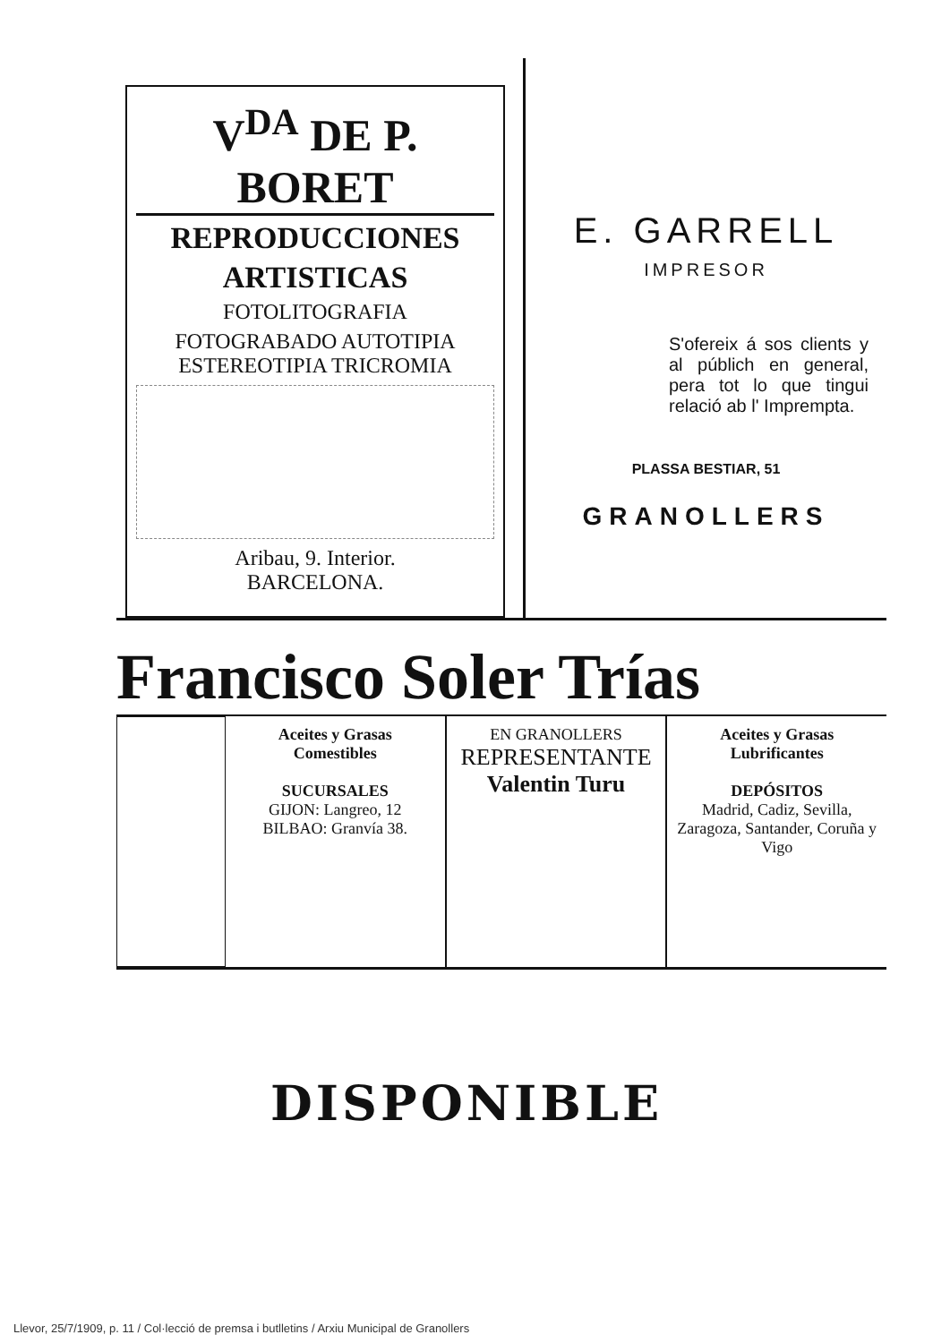V<sup>DA</sup> DE P. BORET
REPRODUCCIONES
ARTISTICAS
FOTOLITOGRAFIA
FOTOGRABADO AUTOTIPIA ESTEREOTIPIA TRICROMIA
Aribau, 9. Interior.
BARCELONA.
E. GARRELL
IMPRESOR
S'ofereix á sos clients y al públich en general, pera tot lo que tingui relació ab l' Imprempta.
PLASSA BESTIAR, 51
GRANOLLERS
Francisco Soler Trías
Aceites y Grasas
Comestibles
SUCURSALES
GIJON: Langreo, 12
BILBAO: Granvía 38.
EN GRANOLLERS
REPRESENTANTE
Valentin Turu
Aceites y Grasas
Lubrificantes
DEPÓSITOS
Madrid, Cadiz, Sevilla, Zaragoza, Santander, Coruña y Vigo
DISPONIBLE
Llevor, 25/7/1909, p. 11 / Col·lecció de premsa i butlletins / Arxiu Municipal de Granollers